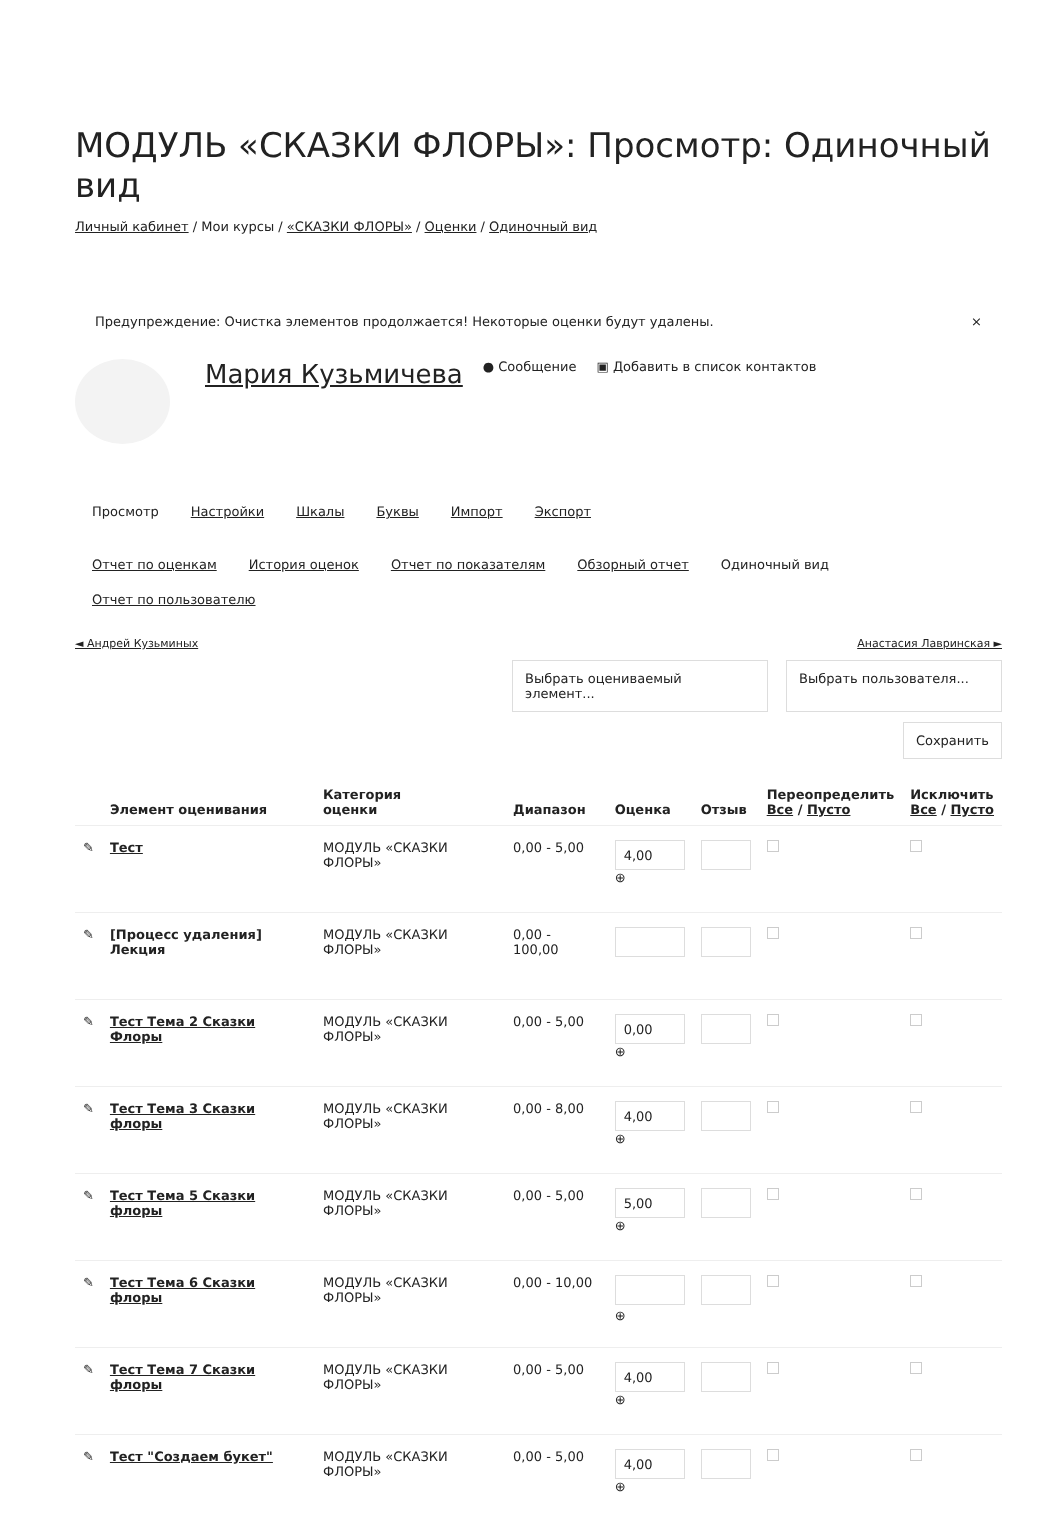МОДУЛЬ «СКАЗКИ ФЛОРЫ»: Просмотр: Одиночный вид
Личный кабинет / Мои курсы / «СКАЗКИ ФЛОРЫ» / Оценки / Одиночный вид
Предупреждение: Очистка элементов продолжается! Некоторые оценки будут удалены. ×
Мария Кузьмичева ● Сообщение ▣ Добавить в список контактов
Просмотр Настройки Шкалы Буквы Импорт Экспорт
Отчет по оценкам История оценок Отчет по показателям Обзорный отчет Одиночный вид Отчет по пользователю
◄ Андрей Кузьминых Анастасия Лавринская ►
Выбрать оцениваемый элемент...
Выбрать пользователя...
Сохранить
| | Элемент оценивания | Категория оценки | Диапазон | Оценка | Отзыв | Переопределить Все / Пусто | Исключить Все / Пусто |
| --- | --- | --- | --- | --- | --- | --- | --- |
| ✎ | Тест | МОДУЛЬ «СКАЗКИ ФЛОРЫ» | 0,00 - 5,00 | 4,00 ⊕ | | | |
| ✎ | [Процесс удаления] Лекция | МОДУЛЬ «СКАЗКИ ФЛОРЫ» | 0,00 - 100,00 | | | | |
| ✎ | Тест Тема 2 Сказки Флоры | МОДУЛЬ «СКАЗКИ ФЛОРЫ» | 0,00 - 5,00 | 0,00 ⊕ | | | |
| ✎ | Тест Тема 3 Сказки флоры | МОДУЛЬ «СКАЗКИ ФЛОРЫ» | 0,00 - 8,00 | 4,00 ⊕ | | | |
| ✎ | Тест Тема 5 Сказки флоры | МОДУЛЬ «СКАЗКИ ФЛОРЫ» | 0,00 - 5,00 | 5,00 ⊕ | | | |
| ✎ | Тест Тема 6 Сказки флоры | МОДУЛЬ «СКАЗКИ ФЛОРЫ» | 0,00 - 10,00 | ⊕ | | | |
| ✎ | Тест Тема 7 Сказки флоры | МОДУЛЬ «СКАЗКИ ФЛОРЫ» | 0,00 - 5,00 | 4,00 ⊕ | | | |
| ✎ | Тест "Создаем букет" | МОДУЛЬ «СКАЗКИ ФЛОРЫ» | 0,00 - 5,00 | 4,00 ⊕ | | | |